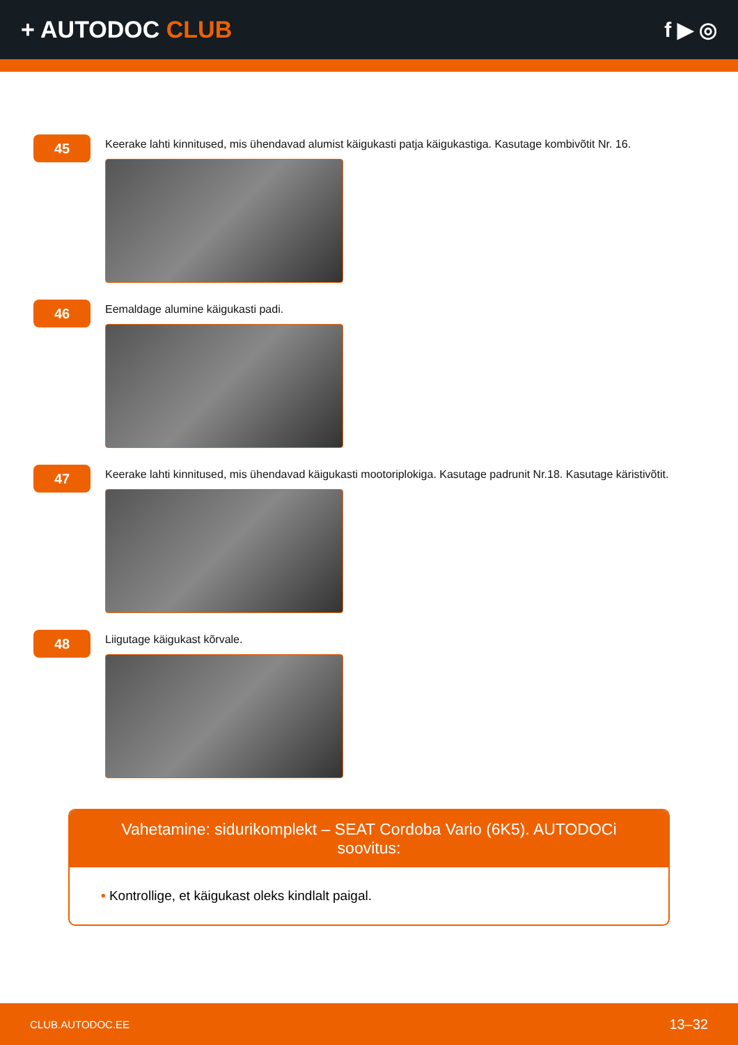+ AUTODOC CLUB f ▶ ◎
45
Keerake lahti kinnitused, mis ühendavad alumist käigukasti patja käigukastiga. Kasutage kombivõtit Nr. 16.
46
Eemaldage alumine käigukasti padi.
47
Keerake lahti kinnitused, mis ühendavad käigukasti mootoriplokiga. Kasutage padrunit Nr.18. Kasutage käristivõtit.
48
Liigutage käigukast kõrvale.
Vahetamine: sidurikomplekt – SEAT Cordoba Vario (6K5). AUTODOCi soovitus:
• Kontrollige, et käigukast oleks kindlalt paigal.
CLUB.AUTODOC.EE 13–32